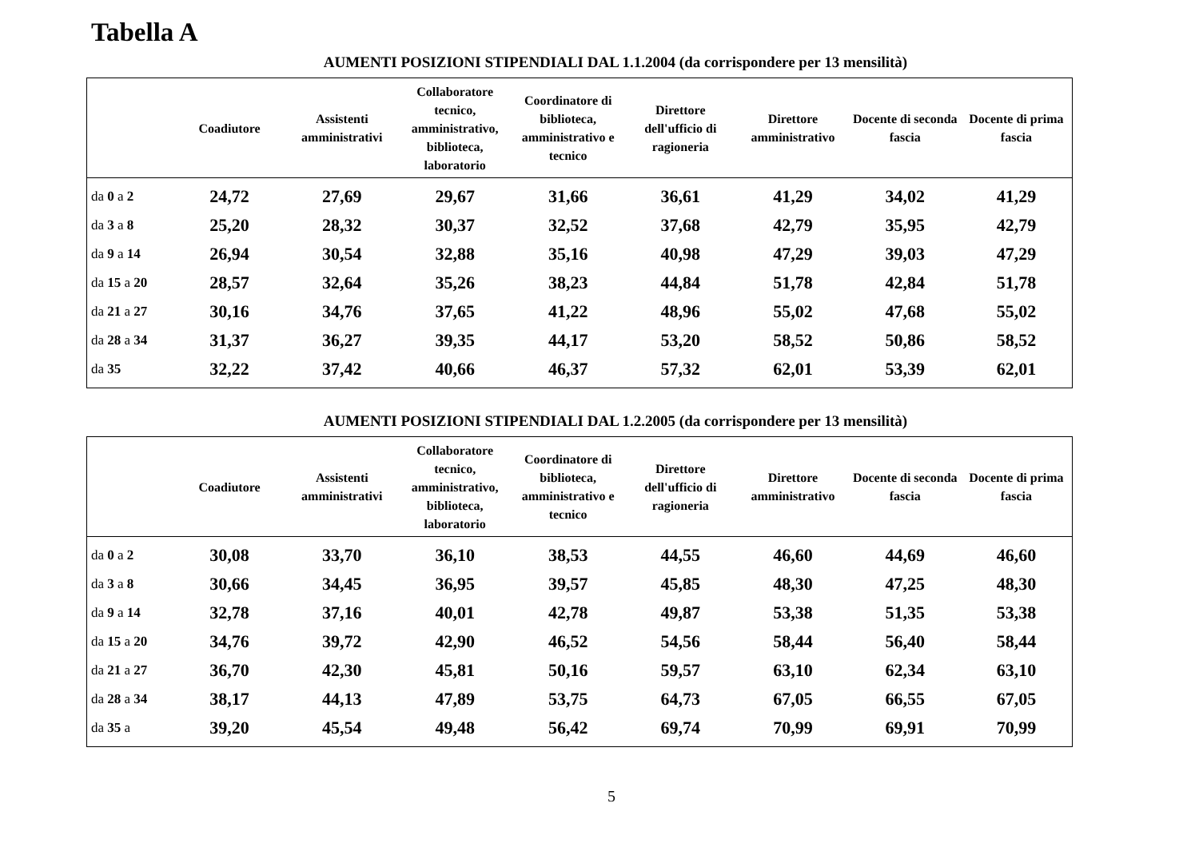Tabella A
AUMENTI POSIZIONI STIPENDIALI DAL 1.1.2004 (da corrispondere per 13 mensilità)
| | Coadiutore | Assistenti amministrativi | Collaboratore tecnico, amministrativo, biblioteca, laboratorio | Coordinatore di biblioteca, amministrativo e tecnico | Direttore dell'ufficio di ragioneria | Direttore amministrativo | Docente di seconda fascia | Docente di prima fascia |
| --- | --- | --- | --- | --- | --- | --- | --- | --- |
| da 0 a 2 | 24,72 | 27,69 | 29,67 | 31,66 | 36,61 | 41,29 | 34,02 | 41,29 |
| da 3 a 8 | 25,20 | 28,32 | 30,37 | 32,52 | 37,68 | 42,79 | 35,95 | 42,79 |
| da 9 a 14 | 26,94 | 30,54 | 32,88 | 35,16 | 40,98 | 47,29 | 39,03 | 47,29 |
| da 15 a 20 | 28,57 | 32,64 | 35,26 | 38,23 | 44,84 | 51,78 | 42,84 | 51,78 |
| da 21 a 27 | 30,16 | 34,76 | 37,65 | 41,22 | 48,96 | 55,02 | 47,68 | 55,02 |
| da 28 a 34 | 31,37 | 36,27 | 39,35 | 44,17 | 53,20 | 58,52 | 50,86 | 58,52 |
| da 35 | 32,22 | 37,42 | 40,66 | 46,37 | 57,32 | 62,01 | 53,39 | 62,01 |
AUMENTI POSIZIONI STIPENDIALI DAL 1.2.2005 (da corrispondere per 13 mensilità)
| | Coadiutore | Assistenti amministrativi | Collaboratore tecnico, amministrativo, biblioteca, laboratorio | Coordinatore di biblioteca, amministrativo e tecnico | Direttore dell'ufficio di ragioneria | Direttore amministrativo | Docente di seconda fascia | Docente di prima fascia |
| --- | --- | --- | --- | --- | --- | --- | --- | --- |
| da 0 a 2 | 30,08 | 33,70 | 36,10 | 38,53 | 44,55 | 46,60 | 44,69 | 46,60 |
| da 3 a 8 | 30,66 | 34,45 | 36,95 | 39,57 | 45,85 | 48,30 | 47,25 | 48,30 |
| da 9 a 14 | 32,78 | 37,16 | 40,01 | 42,78 | 49,87 | 53,38 | 51,35 | 53,38 |
| da 15 a 20 | 34,76 | 39,72 | 42,90 | 46,52 | 54,56 | 58,44 | 56,40 | 58,44 |
| da 21 a 27 | 36,70 | 42,30 | 45,81 | 50,16 | 59,57 | 63,10 | 62,34 | 63,10 |
| da 28 a 34 | 38,17 | 44,13 | 47,89 | 53,75 | 64,73 | 67,05 | 66,55 | 67,05 |
| da 35 a | 39,20 | 45,54 | 49,48 | 56,42 | 69,74 | 70,99 | 69,91 | 70,99 |
5